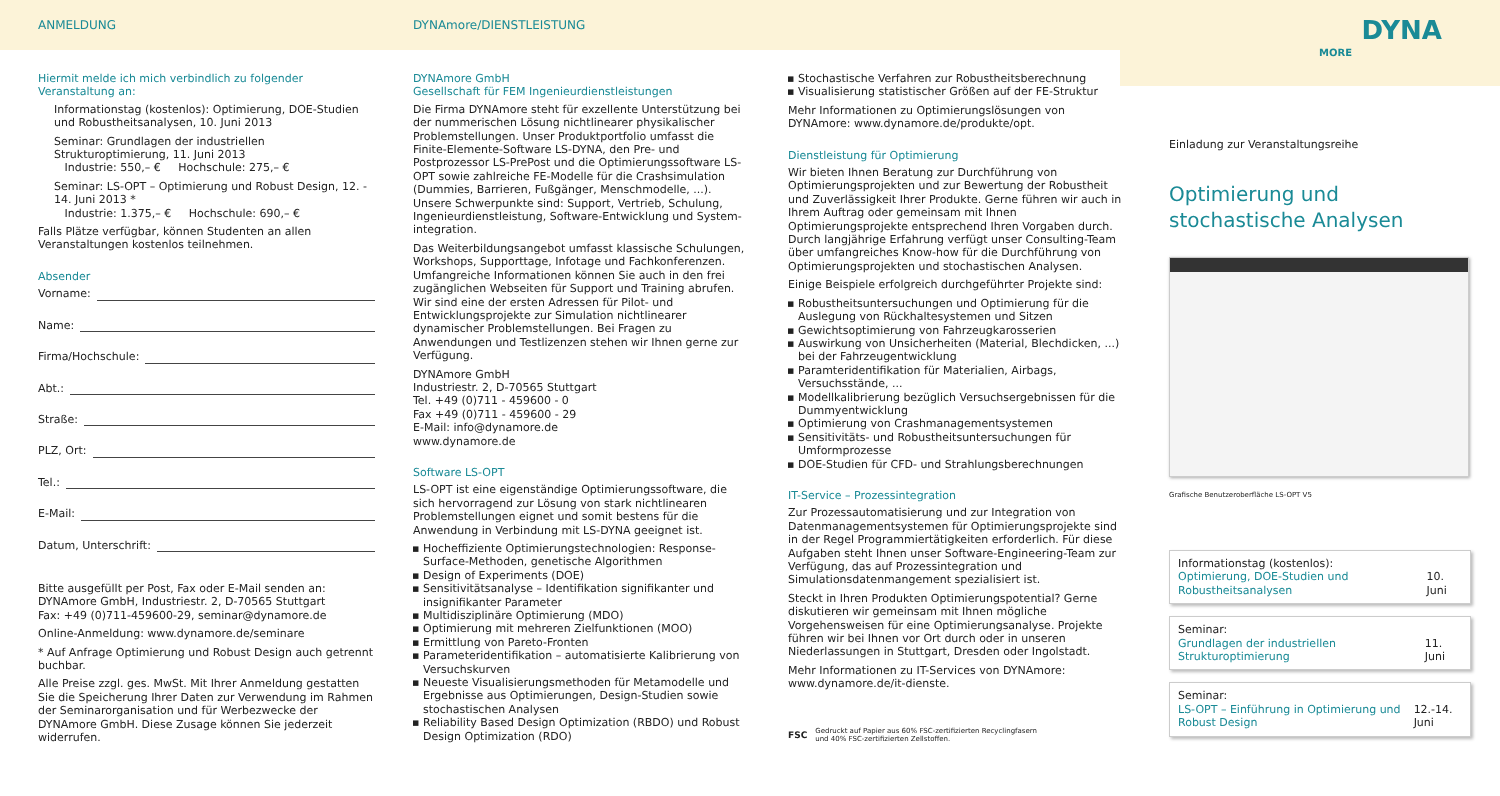ANMELDUNG
Hiermit melde ich mich verbindlich zu folgender Veranstaltung an:
Informationstag (kostenlos): Optimierung, DOE-Studien und Robustheitsanalysen, 10. Juni 2013
Seminar: Grundlagen der industriellen Strukturoptimierung, 11. Juni 2013
Industrie: 550,– € Hochschule: 275,– €
Seminar: LS-OPT – Optimierung und Robust Design, 12. - 14. Juni 2013 *
Industrie: 1.375,– € Hochschule: 690,– €
Falls Plätze verfügbar, können Studenten an allen Veranstaltungen kostenlos teilnehmen.
Absender
Vorname:
Name:
Firma/Hochschule:
Abt.:
Straße:
PLZ, Ort:
Tel.:
E-Mail:
Datum, Unterschrift:
Bitte ausgefüllt per Post, Fax oder E-Mail senden an:
DYNAmore GmbH, Industriestr. 2, D-70565 Stuttgart
Fax: +49 (0)711-459600-29, seminar@dynamore.de
Online-Anmeldung: www.dynamore.de/seminare
* Auf Anfrage Optimierung und Robust Design auch getrennt buchbar.
Alle Preise zzgl. ges. MwSt. Mit Ihrer Anmeldung gestatten Sie die Speicherung Ihrer Daten zur Verwendung im Rahmen der Seminarorganisation und für Werbezwecke der DYNAmore GmbH. Diese Zusage können Sie jederzeit widerrufen.
DYNAmore/DIENSTLEISTUNG
DYNAmore GmbH
Gesellschaft für FEM Ingenieurdienstleistungen
Die Firma DYNAmore steht für exzellente Unterstützung bei der nummerischen Lösung nichtlinearer physikalischer Problemstellungen. Unser Produktportfolio umfasst die Finite-Elemente-Software LS-DYNA, den Pre- und Postprozessor LS-PrePost und die Optimierungssoftware LS-OPT sowie zahlreiche FE-Modelle für die Crashsimulation (Dummies, Barrieren, Fußgänger, Menschmodelle, ...). Unsere Schwerpunkte sind: Support, Vertrieb, Schulung, Ingenieurdienstleistung, Software-Entwicklung und System-integration.
Das Weiterbildungsangebot umfasst klassische Schulungen, Workshops, Supporttage, Infotage und Fachkonferenzen. Umfangreiche Informationen können Sie auch in den frei zugänglichen Webseiten für Support und Training abrufen. Wir sind eine der ersten Adressen für Pilot- und Entwicklungsprojekte zur Simulation nichtlinearer dynamischer Problemstellungen. Bei Fragen zu Anwendungen und Testlizenzen stehen wir Ihnen gerne zur Verfügung.
DYNAmore GmbH
Industriestr. 2, D-70565 Stuttgart
Tel. +49 (0)711 - 459600 - 0
Fax +49 (0)711 - 459600 - 29
E-Mail: info@dynamore.de
www.dynamore.de
Software LS-OPT
LS-OPT ist eine eigenständige Optimierungssoftware, die sich hervorragend zur Lösung von stark nichtlinearen Problemstellungen eignet und somit bestens für die Anwendung in Verbindung mit LS-DYNA geeignet ist.
Hocheffiziente Optimierungstechnologien: Response-Surface-Methoden, genetische Algorithmen
Design of Experiments (DOE)
Sensitivitätsanalyse – Identifikation signifikanter und insignifikanter Parameter
Multidisziplinäre Optimierung (MDO)
Optimierung mit mehreren Zielfunktionen (MOO)
Ermittlung von Pareto-Fronten
Parameteridentifikation – automatisierte Kalibrierung von Versuchskurven
Neueste Visualisierungsmethoden für Metamodelle und Ergebnisse aus Optimierungen, Design-Studien sowie stochastischen Analysen
Reliability Based Design Optimization (RBDO) und Robust Design Optimization (RDO)
Stochastische Verfahren zur Robustheitsberechnung
Visualisierung statistischer Größen auf der FE-Struktur
Mehr Informationen zu Optimierungslösungen von DYNAmore: www.dynamore.de/produkte/opt.
Dienstleistung für Optimierung
Wir bieten Ihnen Beratung zur Durchführung von Optimierungsprojekten und zur Bewertung der Robustheit und Zuverlässigkeit Ihrer Produkte. Gerne führen wir auch in Ihrem Auftrag oder gemeinsam mit Ihnen Optimierungsprojekte entsprechend Ihren Vorgaben durch. Durch langjährige Erfahrung verfügt unser Consulting-Team über umfangreiches Know-how für die Durchführung von Optimierungsprojekten und stochastischen Analysen.
Einige Beispiele erfolgreich durchgeführter Projekte sind:
Robustheitsuntersuchungen und Optimierung für die Auslegung von Rückhaltesystemen und Sitzen
Gewichtsoptimierung von Fahrzeugkarosserien
Auswirkung von Unsicherheiten (Material, Blechdicken, ...) bei der Fahrzeugentwicklung
Paramteridentifikation für Materialien, Airbags, Versuchsstände, ...
Modellkalibrierung bezüglich Versuchsergebnissen für die Dummyentwicklung
Optimierung von Crashmanagementsystemen
Sensitivitäts- und Robustheitsuntersuchungen für Umformprozesse
DOE-Studien für CFD- und Strahlungsberechnungen
IT-Service – Prozessintegration
Zur Prozessautomatisierung und zur Integration von Datenmanagementsystemen für Optimierungsprojekte sind in der Regel Programmiertätigkeiten erforderlich. Für diese Aufgaben steht Ihnen unser Software-Engineering-Team zur Verfügung, das auf Prozessintegration und Simulationsdatenmangement spezialisiert ist.
Steckt in Ihren Produkten Optimierungspotential? Gerne diskutieren wir gemeinsam mit Ihnen mögliche Vorgehensweisen für eine Optimierungsanalyse. Projekte führen wir bei Ihnen vor Ort durch oder in unseren Niederlassungen in Stuttgart, Dresden oder Ingolstadt.
Mehr Informationen zu IT-Services von DYNAmore: www.dynamore.de/it-dienste.
FSC Gedruckt auf Papier aus 60% FSC-zertifizierten Recyclingfasern
und 40% FSC-zertifizierten Zellstoffen.
DYNA
MORE
Einladung zur Veranstaltungsreihe
Optimierung und stochastische Analysen
Grafische Benutzeroberfläche LS-OPT V5
Informationstag (kostenlos):
Optimierung, DOE-Studien und Robustheitsanalysen 10. Juni
Seminar:
Grundlagen der industriellen Strukturoptimierung 11. Juni
Seminar:
LS-OPT – Einführung in Optimierung und Robust Design 12.-14. Juni